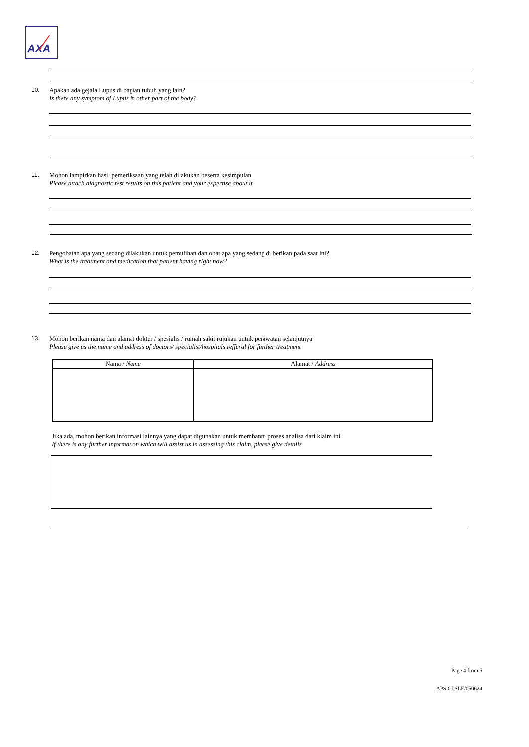AXA
10. Apakah ada gejala Lupus di bagian tubuh yang lain?
Is there any symptom of Lupus in other part of the body?
11. Mohon lampirkan hasil pemeriksaan yang telah dilakukan beserta kesimpulan
Please attach diagnostic test results on this patient and your expertise about it.
12. Pengobatan apa yang sedang dilakukan untuk pemulihan dan obat apa yang sedang di berikan pada saat ini?
What is the treatment and medication that patient having right now?
13. Mohon berikan nama dan alamat dokter / spesialis / rumah sakit rujukan untuk perawatan selanjutnya
Please give us the name and address of doctors/ specialist/hospitals refferal for further treatment
| Nama / Name | Alamat / Address |
| --- | --- |
Jika ada, mohon berikan informasi lainnya yang dapat digunakan untuk membantu proses analisa dari klaim ini
If there is any further information which will assist us in assessing this claim, please give details
Page 4 from 5
APS.CI.SLE/050624